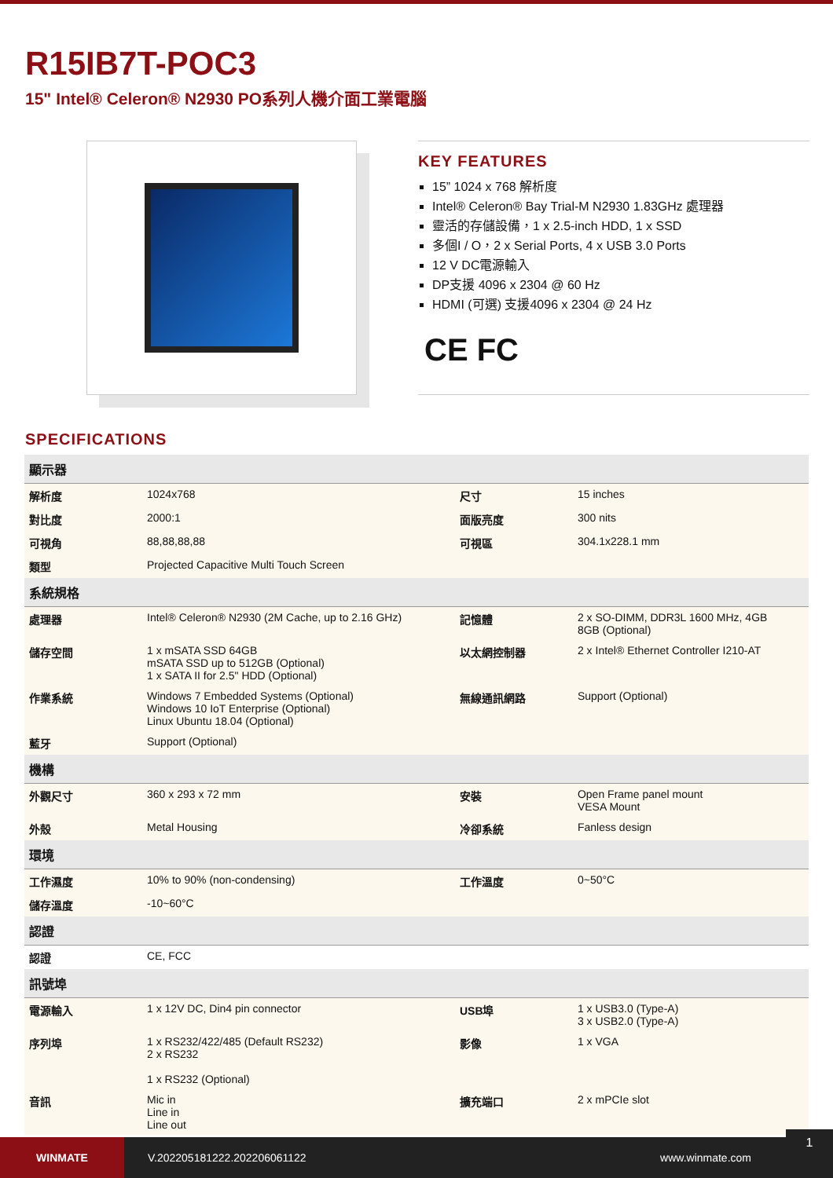R15IB7T-POC3
15" Intel® Celeron® N2930 PO系列人機介面工業電腦
KEY FEATURES
15” 1024 x 768 解析度
Intel® Celeron® Bay Trial-M N2930 1.83GHz 處理器
靈活的存儲設備，1 x 2.5-inch HDD, 1 x SSD
多個I / O，2 x Serial Ports, 4 x USB 3.0 Ports
12 V DC電源輸入
DP支援 4096 x 2304 @ 60 Hz
HDMI (可選) 支援4096 x 2304 @ 24 Hz
CE FC
SPECIFICATIONS
| 顯示器 | | | |
| --- | --- | --- | --- |
| 解析度 | 1024x768 | 尺寸 | 15 inches |
| 對比度 | 2000:1 | 面版亮度 | 300 nits |
| 可視角 | 88,88,88,88 | 可視區 | 304.1x228.1 mm |
| 類型 | Projected Capacitive Multi Touch Screen | | |
| 系統規格 | | | |
| 處理器 | Intel® Celeron® N2930 (2M Cache, up to 2.16 GHz) | 記憶體 | 2 x SO-DIMM, DDR3L 1600 MHz, 4GB 8GB (Optional) |
| 儲存空間 | 1 x mSATA SSD 64GB mSATA SSD up to 512GB (Optional) 1 x SATA II for 2.5" HDD (Optional) | 以太網控制器 | 2 x Intel® Ethernet Controller I210-AT |
| 作業系統 | Windows 7 Embedded Systems (Optional) Windows 10 IoT Enterprise (Optional) Linux Ubuntu 18.04 (Optional) | 無線通訊網路 | Support (Optional) |
| 藍牙 | Support (Optional) | | |
| 機構 | | | |
| 外觀尺寸 | 360 x 293 x 72 mm | 安裝 | Open Frame panel mount VESA Mount |
| 外殼 | Metal Housing | 冷卻系統 | Fanless design |
| 環境 | | | |
| 工作濕度 | 10% to 90% (non-condensing) | 工作溫度 | 0~50°C |
| 儲存溫度 | -10~60°C | | |
| 認證 | | | |
| 認證 | CE, FCC | | |
| 訊號埠 | | | |
| 電源輸入 | 1 x 12V DC, Din4 pin connector | USB埠 | 1 x USB3.0 (Type-A) 3 x USB2.0 (Type-A) |
| 序列埠 | 1 x RS232/422/485 (Default RS232) 2 x RS232 1 x RS232 (Optional) | 影像 | 1 x VGA |
| 音訊 | Mic in Line in Line out | 擴充端口 | 2 x mPCIe slot |
WINMATE
V.202205181222.202206061122 www.winmate.com
1